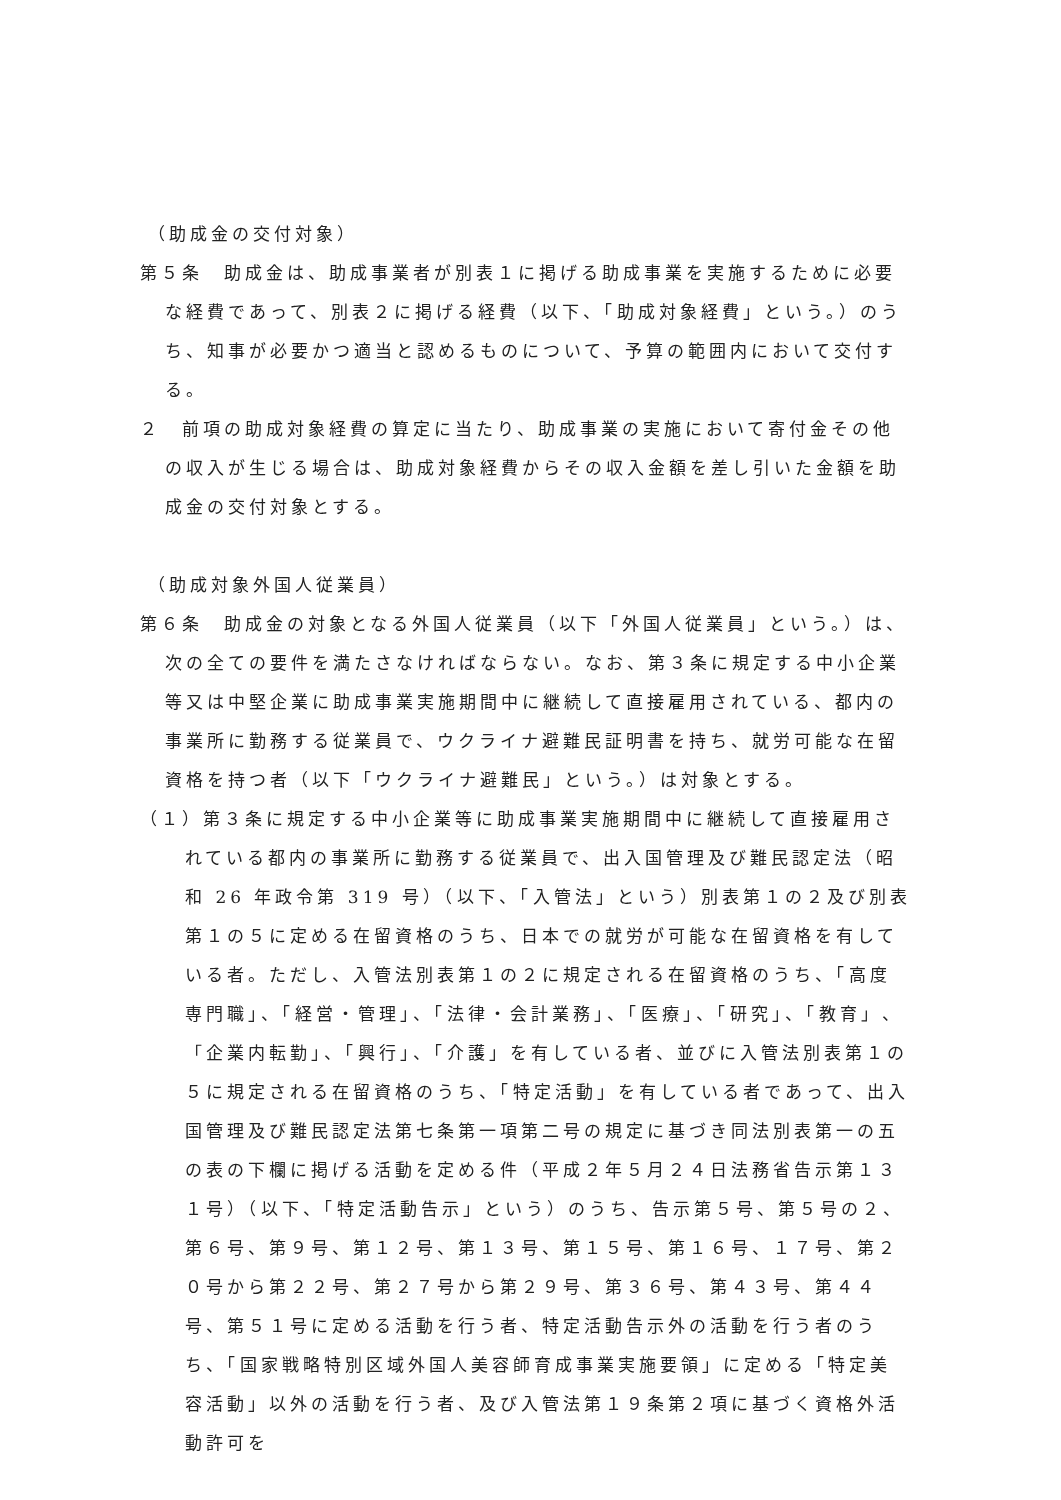（助成金の交付対象）
第５条　助成金は、助成事業者が別表１に掲げる助成事業を実施するために必要な経費であって、別表２に掲げる経費（以下、「助成対象経費」という。）のうち、知事が必要かつ適当と認めるものについて、予算の範囲内において交付する。
２　前項の助成対象経費の算定に当たり、助成事業の実施において寄付金その他の収入が生じる場合は、助成対象経費からその収入金額を差し引いた金額を助成金の交付対象とする。
（助成対象外国人従業員）
第６条　助成金の対象となる外国人従業員（以下「外国人従業員」という。）は、次の全ての要件を満たさなければならない。なお、第３条に規定する中小企業等又は中堅企業に助成事業実施期間中に継続して直接雇用されている、都内の事業所に勤務する従業員で、ウクライナ避難民証明書を持ち、就労可能な在留資格を持つ者（以下「ウクライナ避難民」という。）は対象とする。
（１）第３条に規定する中小企業等に助成事業実施期間中に継続して直接雇用されている都内の事業所に勤務する従業員で、出入国管理及び難民認定法（昭和 26 年政令第 319 号）（以下、「入管法」という）別表第１の２及び別表第１の５に定める在留資格のうち、日本での就労が可能な在留資格を有している者。ただし、入管法別表第１の２に規定される在留資格のうち、「高度専門職」、「経営・管理」、「法律・会計業務」、「医療」、「研究」、「教育」、「企業内転勤」、「興行」、「介護」を有している者、並びに入管法別表第１の５に規定される在留資格のうち、「特定活動」を有している者であって、出入国管理及び難民認定法第七条第一項第二号の規定に基づき同法別表第一の五の表の下欄に掲げる活動を定める件（平成２年５月２４日法務省告示第１３１号）（以下、「特定活動告示」という）のうち、告示第５号、第５号の２、第６号、第９号、第１２号、第１３号、第１５号、第１６号、１７号、第２０号から第２２号、第２７号から第２９号、第３６号、第４３号、第４４号、第５１号に定める活動を行う者、特定活動告示外の活動を行う者のうち、「国家戦略特別区域外国人美容師育成事業実施要領」に定める「特定美容活動」以外の活動を行う者、及び入管法第１９条第２項に基づく資格外活動許可を